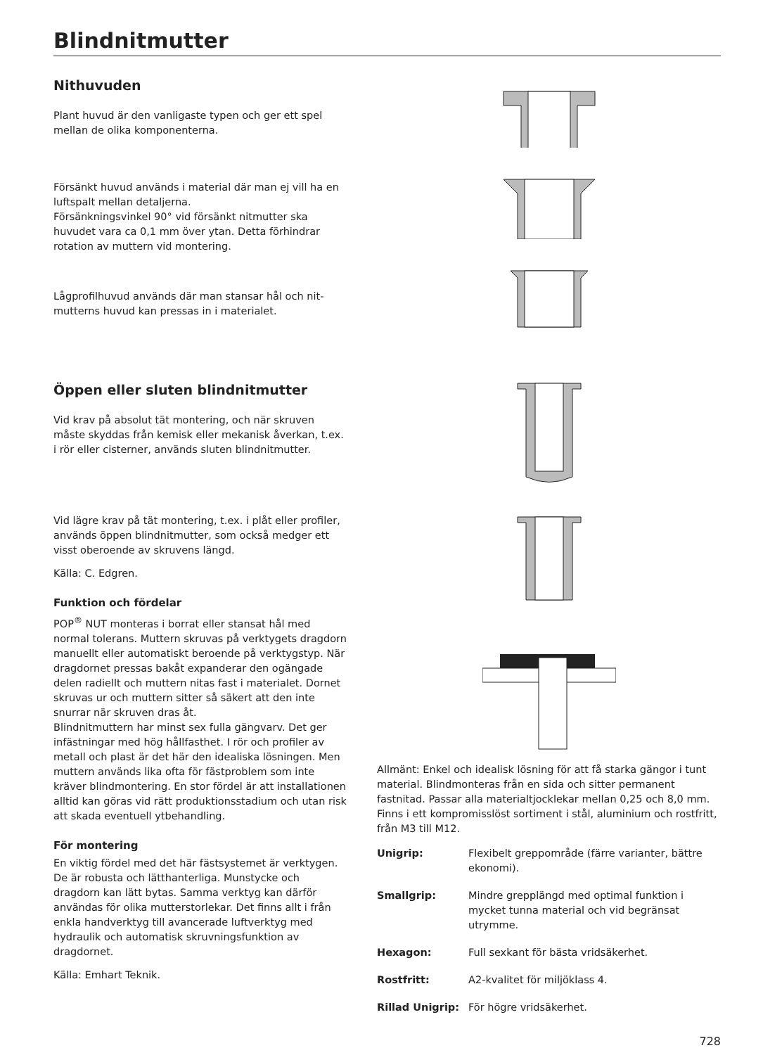Blindnitmutter
Nithuvuden
Plant huvud är den vanligaste typen och ger ett spel mellan de olika komponenterna.
Försänkt huvud används i material där man ej vill ha en luftspalt mellan detaljerna.
Försänkningsvinkel 90° vid försänkt nitmutter ska huvudet vara ca 0,1 mm över ytan. Detta förhindrar rotation av muttern vid montering.
Lågprofilhuvud används där man stansar hål och nit­mutterns huvud kan pressas in i materialet.
Öppen eller sluten blindnitmutter
Vid krav på absolut tät montering, och när skruven måste skyddas från kemisk eller mekanisk åverkan, t.ex. i rör eller cisterner, används sluten blindnitmutter.
Vid lägre krav på tät montering, t.ex. i plåt eller profiler, används öppen blindnitmutter, som också medger ett visst oberoende av skruvens längd.
Källa: C. Edgren.
Funktion och fördelar
POP<sup>®</sup> NUT monteras i borrat eller stansat hål med normal tolerans. Muttern skruvas på verktygets dragdorn manuellt eller automatiskt beroende på verktygstyp. När dragdornet pressas bakåt expanderar den ogängade delen radiellt och muttern nitas fast i materialet. Dornet skruvas ur och muttern sitter så säkert att den inte snurrar när skruven dras åt.
Blindnitmuttern har minst sex fulla gängvarv. Det ger infästningar med hög hållfasthet. I rör och profiler av metall och plast är det här den idealiska lösningen. Men muttern används lika ofta för fästproblem som inte kräver blindmontering. En stor fördel är att installationen alltid kan göras vid rätt produktionsstadium och utan risk att skada eventuell ytbehandling.
För montering
En viktig fördel med det här fästsystemet är verktygen. De är robusta och lätthanterliga. Munstycke och dragdorn kan lätt bytas. Samma verktyg kan därför användas för olika mutterstorlekar. Det finns allt i från enkla handverktyg till avancerade luftverktyg med hydraulik och automatisk skruvningsfunktion av dragdornet.
Källa: Emhart Teknik.
Allmänt: Enkel och idealisk lösning för att få starka gäng­or i tunt material. Blindmonteras från en sida och sitter permanent fastnitad. Passar alla materialtjocklekar mellan 0,25 och 8,0 mm. Finns i ett kompromisslöst sortiment i stål, aluminium och rostfritt, från M3 till M12.
| Unigrip: | Flexibelt greppområde (färre varianter, bättre ekonomi). |
| Smallgrip: | Mindre grepplängd med optimal funk­tion i mycket tunna material och vid begränsat utrymme. |
| Hexagon: | Full sexkant för bästa vridsäkerhet. |
| Rostfritt: | A2-kvalitet för miljöklass 4. |
| Rillad Unigrip: | För högre vridsäkerhet. |
728